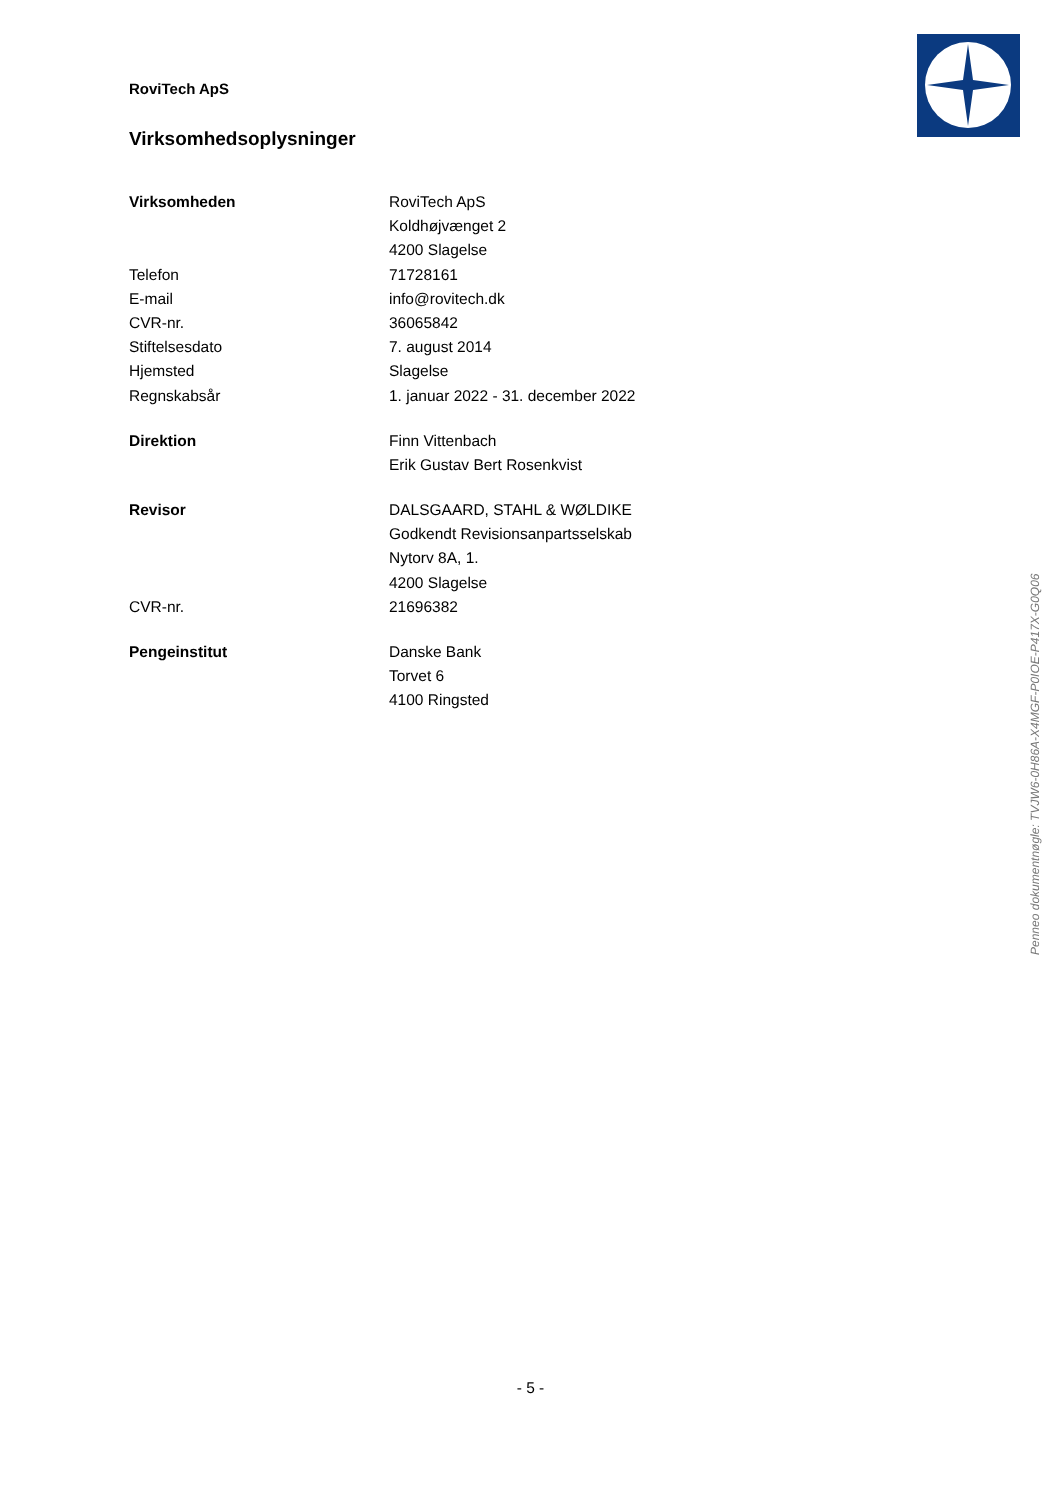RoviTech ApS
Virksomhedsoplysninger
| Virksomheden | RoviTech ApS |
| | Koldhøjvænget 2 |
| | 4200 Slagelse |
| Telefon | 71728161 |
| E-mail | info@rovitech.dk |
| CVR-nr. | 36065842 |
| Stiftelsesdato | 7. august 2014 |
| Hjemsted | Slagelse |
| Regnskabsår | 1. januar 2022 - 31. december 2022 |
| Direktion | Finn Vittenbach |
| | Erik Gustav Bert Rosenkvist |
| Revisor | DALSGAARD, STAHL & WØLDIKE |
| | Godkendt Revisionsanpartsselskab |
| | Nytorv 8A, 1. |
| | 4200 Slagelse |
| CVR-nr. | 21696382 |
| Pengeinstitut | Danske Bank |
| | Torvet 6 |
| | 4100 Ringsted |
Penneo dokumentnøgle: TVJW6-0H86A-X4MGF-P0IOE-P417X-G0Q06
- 5 -